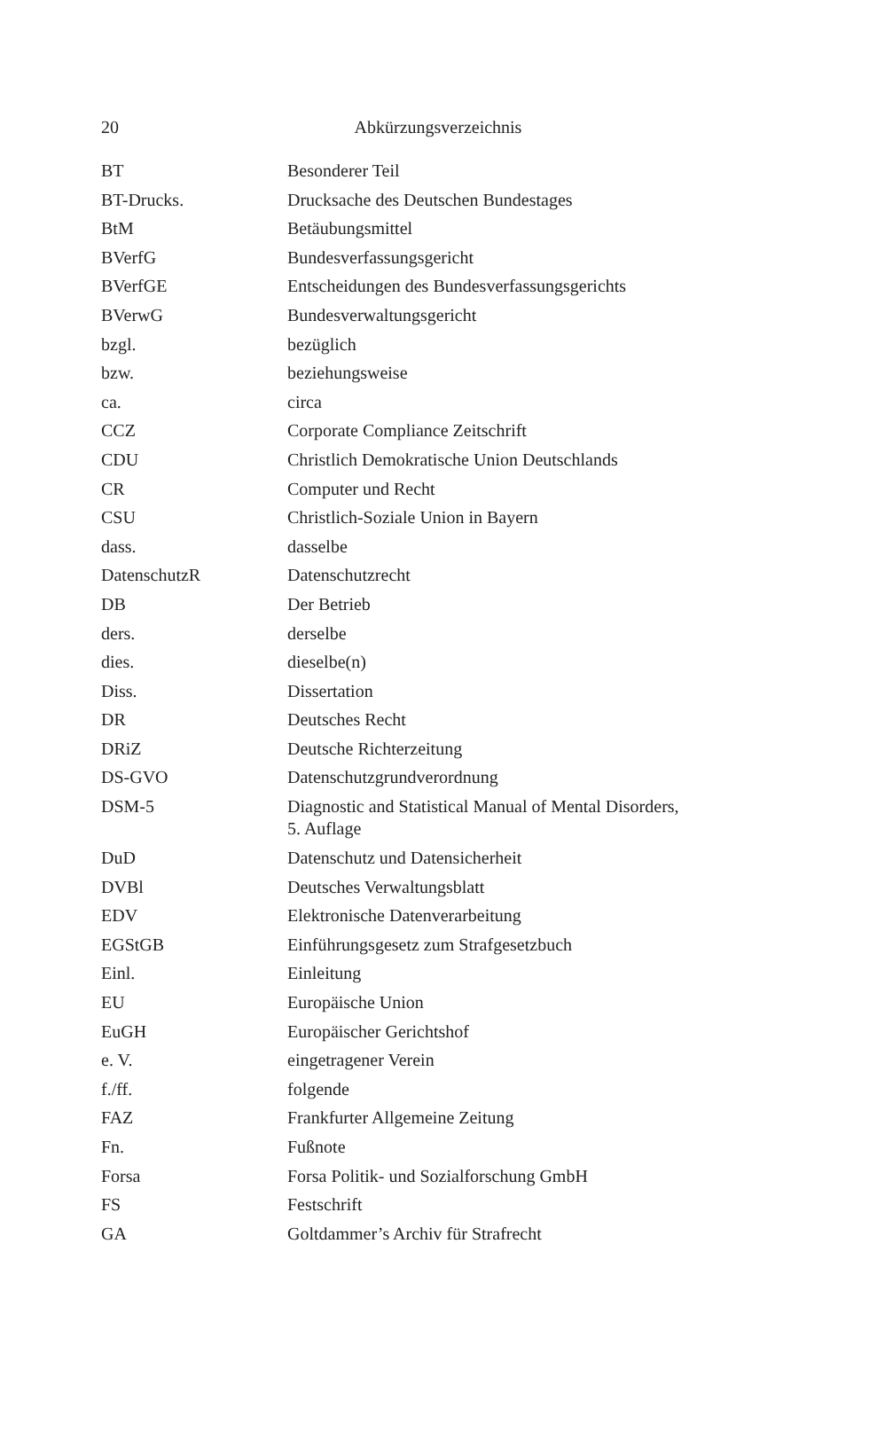20
Abkürzungsverzeichnis
| BT | Besonderer Teil |
| BT-Drucks. | Drucksache des Deutschen Bundestages |
| BtM | Betäubungsmittel |
| BVerfG | Bundesverfassungsgericht |
| BVerfGE | Entscheidungen des Bundesverfassungsgerichts |
| BVerwG | Bundesverwaltungsgericht |
| bzgl. | bezüglich |
| bzw. | beziehungsweise |
| ca. | circa |
| CCZ | Corporate Compliance Zeitschrift |
| CDU | Christlich Demokratische Union Deutschlands |
| CR | Computer und Recht |
| CSU | Christlich-Soziale Union in Bayern |
| dass. | dasselbe |
| DatenschutzR | Datenschutzrecht |
| DB | Der Betrieb |
| ders. | derselbe |
| dies. | dieselbe(n) |
| Diss. | Dissertation |
| DR | Deutsches Recht |
| DRiZ | Deutsche Richterzeitung |
| DS-GVO | Datenschutzgrundverordnung |
| DSM-5 | Diagnostic and Statistical Manual of Mental Disorders, 5. Auflage |
| DuD | Datenschutz und Datensicherheit |
| DVBl | Deutsches Verwaltungsblatt |
| EDV | Elektronische Datenverarbeitung |
| EGStGB | Einführungsgesetz zum Strafgesetzbuch |
| Einl. | Einleitung |
| EU | Europäische Union |
| EuGH | Europäischer Gerichtshof |
| e. V. | eingetragener Verein |
| f./ff. | folgende |
| FAZ | Frankfurter Allgemeine Zeitung |
| Fn. | Fußnote |
| Forsa | Forsa Politik- und Sozialforschung GmbH |
| FS | Festschrift |
| GA | Goltdammer’s Archiv für Strafrecht |